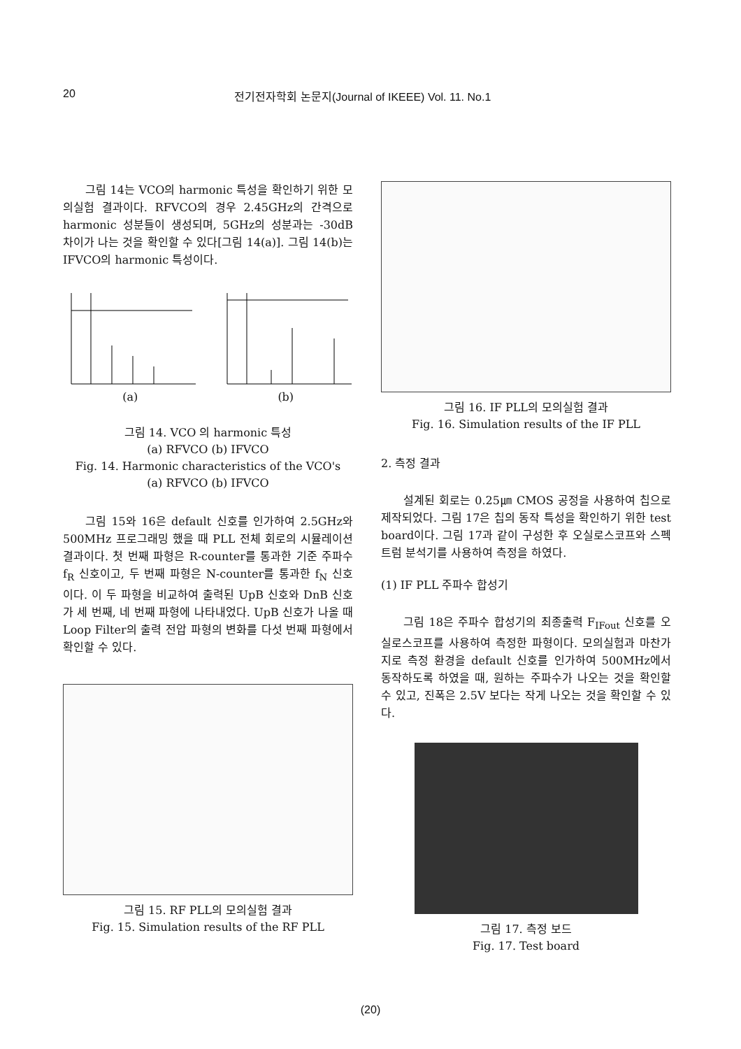20 전기전자학회 논문지(Journal of IKEEE) Vol. 11. No.1
그림 14는 VCO의 harmonic 특성을 확인하기 위한 모의실험 결과이다. RFVCO의 경우 2.45GHz의 간격으로 harmonic 성분들이 생성되며, 5GHz의 성분과는 -30dB 차이가 나는 것을 확인할 수 있다[그림 14(a)]. 그림 14(b)는 IFVCO의 harmonic 특성이다.
(a) (b)
그림 14. VCO 의 harmonic 특성
(a) RFVCO (b) IFVCO
Fig. 14. Harmonic characteristics of the VCO's
(a) RFVCO (b) IFVCO
그림 15와 16은 default 신호를 인가하여 2.5GHz와 500MHz 프로그래밍 했을 때 PLL 전체 회로의 시뮬레이션 결과이다. 첫 번째 파형은 R-counter를 통과한 기준 주파수 f<sub>R</sub> 신호이고, 두 번째 파형은 N-counter를 통과한 f<sub>N</sub> 신호이다. 이 두 파형을 비교하여 출력된 UpB 신호와 DnB 신호가 세 번째, 네 번째 파형에 나타내었다. UpB 신호가 나올 때 Loop Filter의 출력 전압 파형의 변화를 다섯 번째 파형에서 확인할 수 있다.
그림 15. RF PLL의 모의실험 결과
Fig. 15. Simulation results of the RF PLL
그림 16. IF PLL의 모의실험 결과
Fig. 16. Simulation results of the IF PLL
2. 측정 결과
설계된 회로는 0.25㎛ CMOS 공정을 사용하여 칩으로 제작되었다. 그림 17은 칩의 동작 특성을 확인하기 위한 test board이다. 그림 17과 같이 구성한 후 오실로스코프와 스펙트럼 분석기를 사용하여 측정을 하였다.
(1) IF PLL 주파수 합성기
그림 18은 주파수 합성기의 최종출력 F<sub>IFout</sub> 신호를 오실로스코프를 사용하여 측정한 파형이다. 모의실험과 마찬가지로 측정 환경을 default 신호를 인가하여 500MHz에서 동작하도록 하였을 때, 원하는 주파수가 나오는 것을 확인할 수 있고, 진폭은 2.5V 보다는 작게 나오는 것을 확인할 수 있다.
그림 17. 측정 보드
Fig. 17. Test board
(20)